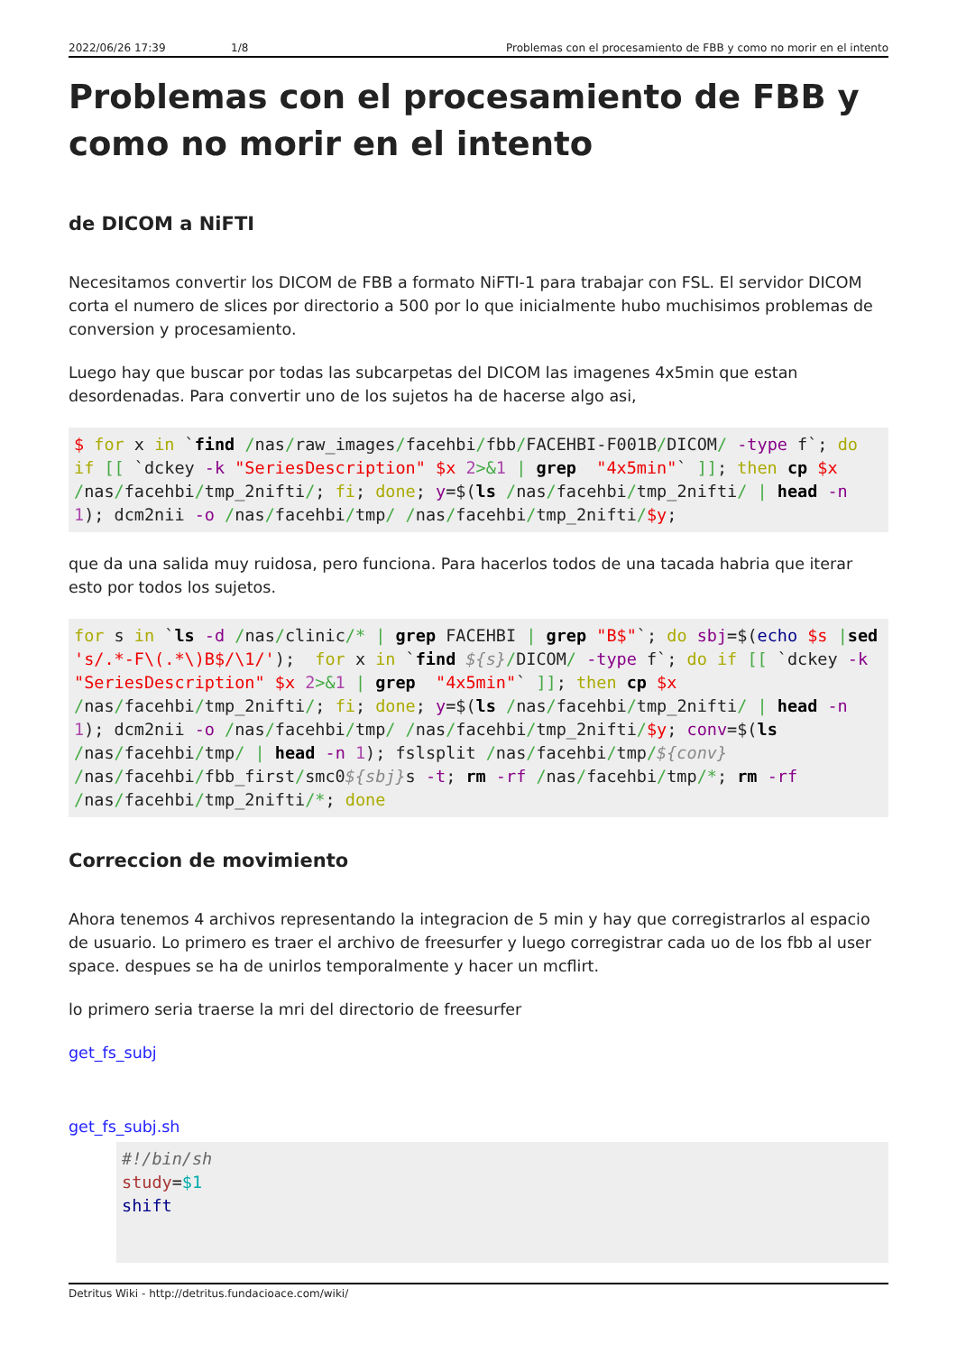2022/06/26 17:39 1/8 Problemas con el procesamiento de FBB y como no morir en el intento
Problemas con el procesamiento de FBB y como no morir en el intento
de DICOM a NiFTI
Necesitamos convertir los DICOM de FBB a formato NiFTI-1 para trabajar con FSL. El servidor DICOM corta el numero de slices por directorio a 500 por lo que inicialmente hubo muchisimos problemas de conversion y procesamiento.
Luego hay que buscar por todas las subcarpetas del DICOM las imagenes 4x5min que estan desordenadas. Para convertir uno de los sujetos ha de hacerse algo asi,
$ for x in `find /nas/raw_images/facehbi/fbb/FACEHBI-F001B/DICOM/ -type f`; do if [[ `dckey -k "SeriesDescription" $x 2>&1 | grep  "4x5min"` ]]; then cp $x /nas/facehbi/tmp_2nifti/; fi; done; y=$(ls /nas/facehbi/tmp_2nifti/ | head -n 1); dcm2nii -o /nas/facehbi/tmp/ /nas/facehbi/tmp_2nifti/$y;
que da una salida muy ruidosa, pero funciona. Para hacerlos todos de una tacada habria que iterar esto por todos los sujetos.
for s in `ls -d /nas/clinic/* | grep FACEHBI | grep "B$"`; do sbj=$(echo $s |sed 's/.*-F\(.*\)B$/\1/');  for x in `find ${s}/DICOM/ -type f`; do if [[ `dckey -k "SeriesDescription" $x 2>&1 | grep  "4x5min"` ]]; then cp $x /nas/facehbi/tmp_2nifti/; fi; done; y=$(ls /nas/facehbi/tmp_2nifti/ | head -n 1); dcm2nii -o /nas/facehbi/tmp/ /nas/facehbi/tmp_2nifti/$y; conv=$(ls /nas/facehbi/tmp/ | head -n 1); fslsplit /nas/facehbi/tmp/${conv} /nas/facehbi/fbb_first/smc0${sbj}s -t; rm -rf /nas/facehbi/tmp/*; rm -rf /nas/facehbi/tmp_2nifti/*; done
Correccion de movimiento
Ahora tenemos 4 archivos representando la integracion de 5 min y hay que corregistrarlos al espacio de usuario. Lo primero es traer el archivo de freesurfer y luego corregistrar cada uo de los fbb al user space. despues se ha de unirlos temporalmente y hacer un mcflirt.
lo primero seria traerse la mri del directorio de freesurfer
get_fs_subj
get_fs_subj.sh
#!/bin/sh
study=$1
shift
Detritus Wiki - http://detritus.fundacioace.com/wiki/